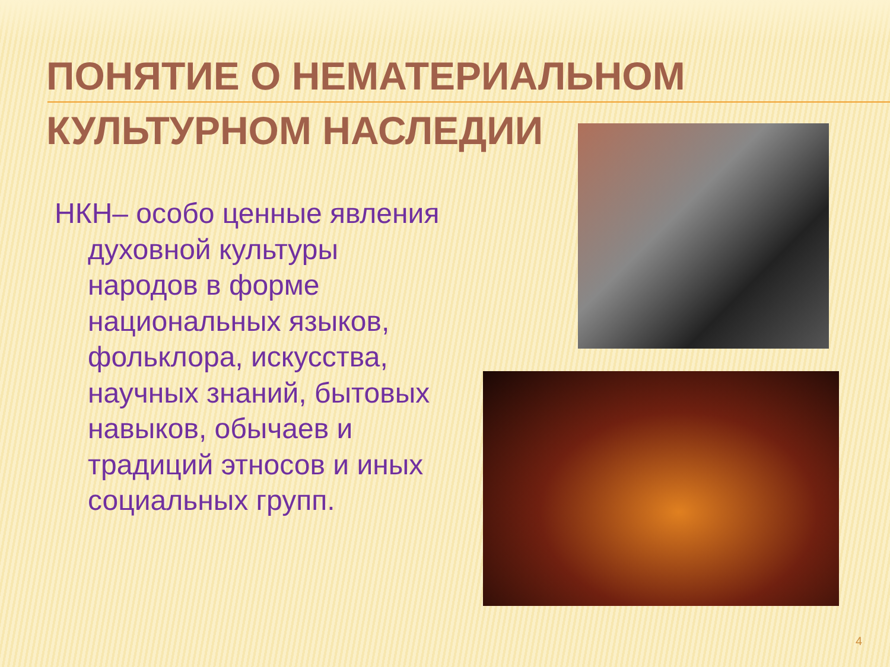ПОНЯТИЕ О НЕМАТЕРИАЛЬНОМ
КУЛЬТУРНОМ НАСЛЕДИИ
НКН– особо ценные явления духовной культуры народов в форме национальных языков, фольклора, искусства, научных знаний, бытовых навыков, обычаев и традиций этносов и иных социальных групп.
4